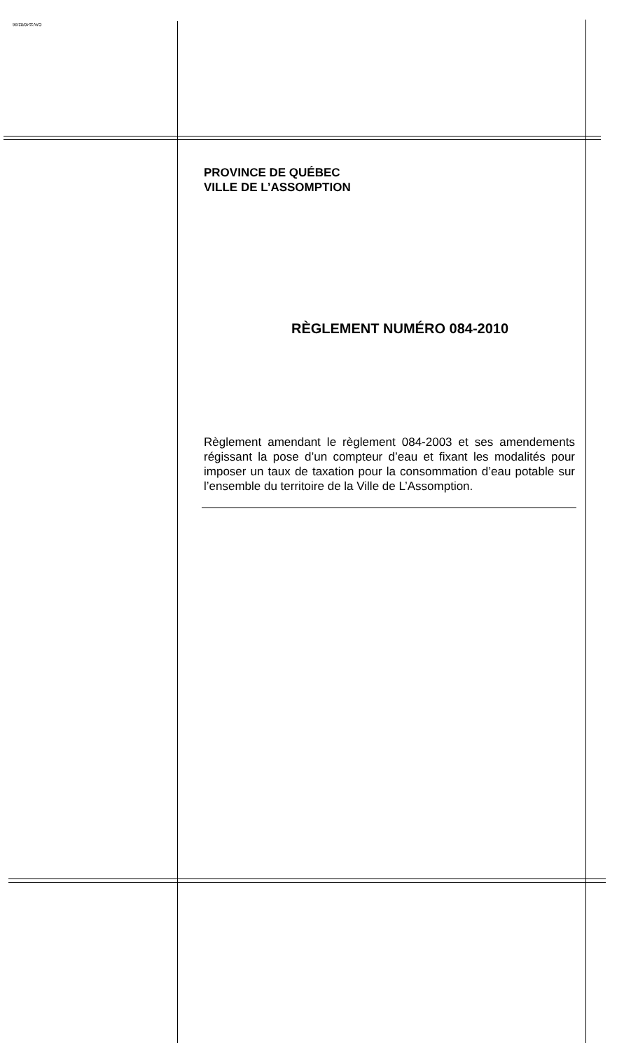CAV1140/02/96
PROVINCE DE QUÉBEC
VILLE DE L’ASSOMPTION
RÈGLEMENT NUMÉRO 084-2010
Règlement amendant le règlement 084-2003 et ses amendements régissant la pose d’un compteur d’eau et fixant les modalités pour imposer un taux de taxation pour la consommation d’eau potable sur l’ensemble du territoire de la Ville de L’Assomption.